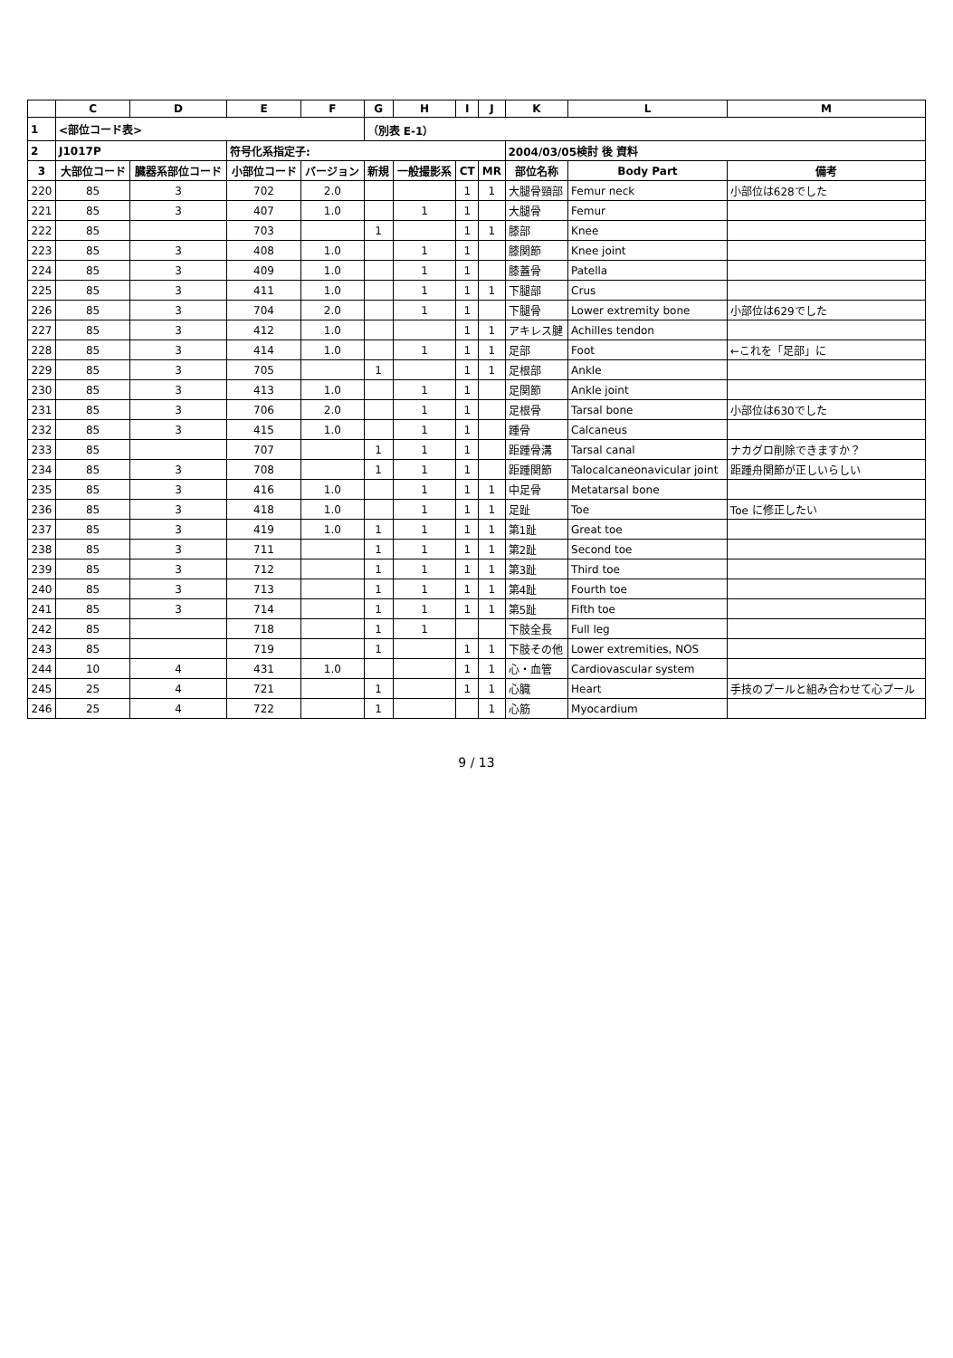| | C | D | E | F | G | H | I | J | K | L | M |
| --- | --- | --- | --- | --- | --- | --- | --- | --- | --- | --- | --- |
| 1 | <部位コード表> | | | | （別表 E-1） | | | | | | |
| 2 | J1017P | | 符号化系指定子: | | | | | | 2004/03/05検討 後 資料 | | |
| 3 | 大部位コード | 臓器系部位コード | 小部位コード | バージョン | 新規 | 一般撮影系 | CT | MR | 部位名称 | Body Part | 備考 |
| 220 | 85 | 3 | 702 | 2.0 | | | 1 | 1 | 大腿骨頸部 | Femur neck | 小部位は628でした |
| 221 | 85 | 3 | 407 | 1.0 | | 1 | 1 | | 大腿骨 | Femur | |
| 222 | 85 | | 703 | | 1 | | 1 | 1 | 膝部 | Knee | |
| 223 | 85 | 3 | 408 | 1.0 | | 1 | 1 | | 膝関節 | Knee joint | |
| 224 | 85 | 3 | 409 | 1.0 | | 1 | 1 | | 膝蓋骨 | Patella | |
| 225 | 85 | 3 | 411 | 1.0 | | 1 | 1 | 1 | 下腿部 | Crus | |
| 226 | 85 | 3 | 704 | 2.0 | | 1 | 1 | | 下腿骨 | Lower extremity bone | 小部位は629でした |
| 227 | 85 | 3 | 412 | 1.0 | | | 1 | 1 | アキレス腱 | Achilles tendon | |
| 228 | 85 | 3 | 414 | 1.0 | | 1 | 1 | 1 | 足部 | Foot | ←これを「足部」に |
| 229 | 85 | 3 | 705 | | 1 | | 1 | 1 | 足根部 | Ankle | |
| 230 | 85 | 3 | 413 | 1.0 | | 1 | 1 | | 足関節 | Ankle joint | |
| 231 | 85 | 3 | 706 | 2.0 | | 1 | 1 | | 足根骨 | Tarsal bone | 小部位は630でした |
| 232 | 85 | 3 | 415 | 1.0 | | 1 | 1 | | 踵骨 | Calcaneus | |
| 233 | 85 | | 707 | | 1 | 1 | 1 | | 距踵骨溝 | Tarsal canal | ナカグロ削除できますか？ |
| 234 | 85 | 3 | 708 | | 1 | 1 | 1 | | 距踵関節 | Talocalcaneonavicular joint | 距踵舟関節が正しいらしい |
| 235 | 85 | 3 | 416 | 1.0 | | 1 | 1 | 1 | 中足骨 | Metatarsal bone | |
| 236 | 85 | 3 | 418 | 1.0 | | 1 | 1 | 1 | 足趾 | Toe | Toe に修正したい |
| 237 | 85 | 3 | 419 | 1.0 | 1 | 1 | 1 | 1 | 第1趾 | Great toe | |
| 238 | 85 | 3 | 711 | | 1 | 1 | 1 | 1 | 第2趾 | Second toe | |
| 239 | 85 | 3 | 712 | | 1 | 1 | 1 | 1 | 第3趾 | Third toe | |
| 240 | 85 | 3 | 713 | | 1 | 1 | 1 | 1 | 第4趾 | Fourth toe | |
| 241 | 85 | 3 | 714 | | 1 | 1 | 1 | 1 | 第5趾 | Fifth toe | |
| 242 | 85 | | 718 | | 1 | 1 | | | 下肢全長 | Full leg | |
| 243 | 85 | | 719 | | 1 | | 1 | 1 | 下肢その他 | Lower extremities, NOS | |
| 244 | 10 | 4 | 431 | 1.0 | | | 1 | 1 | 心・血管 | Cardiovascular system | |
| 245 | 25 | 4 | 721 | | 1 | | 1 | 1 | 心臓 | Heart | 手技のプールと組み合わせて心プール |
| 246 | 25 | 4 | 722 | | 1 | | | 1 | 心筋 | Myocardium | |
9 / 13